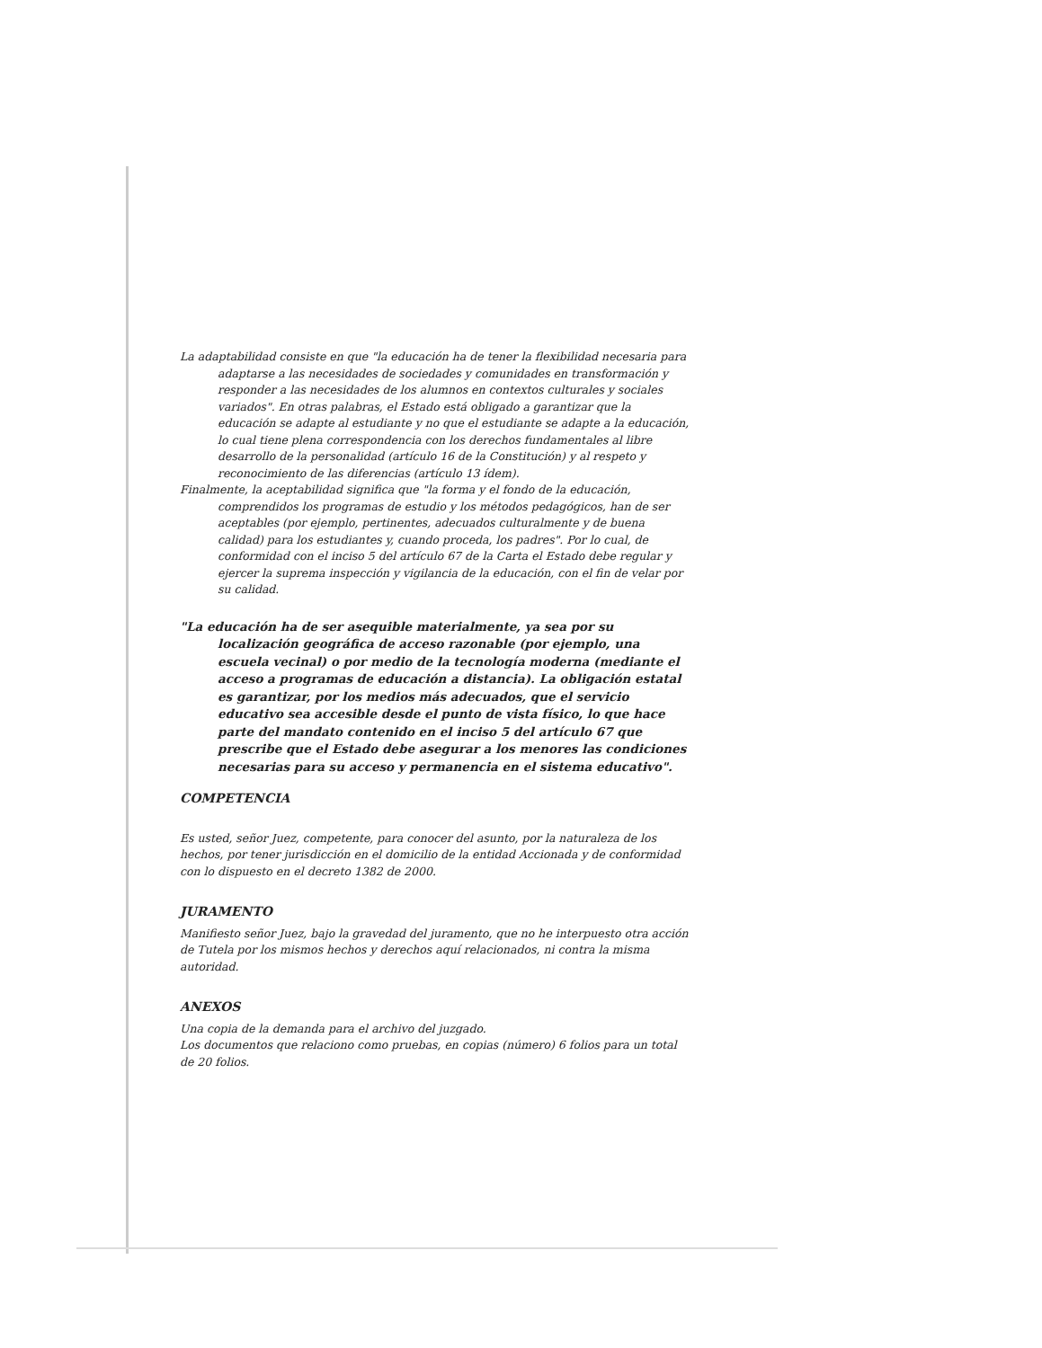La adaptabilidad consiste en que "la educación ha de tener la flexibilidad necesaria para adaptarse a las necesidades de sociedades y comunidades en transformación y responder a las necesidades de los alumnos en contextos culturales y sociales variados". En otras palabras, el Estado está obligado a garantizar que la educación se adapte al estudiante y no que el estudiante se adapte a la educación, lo cual tiene plena correspondencia con los derechos fundamentales al libre desarrollo de la personalidad (artículo 16 de la Constitución) y al respeto y reconocimiento de las diferencias (artículo 13 ídem).
Finalmente, la aceptabilidad significa que "la forma y el fondo de la educación, comprendidos los programas de estudio y los métodos pedagógicos, han de ser aceptables (por ejemplo, pertinentes, adecuados culturalmente y de buena calidad) para los estudiantes y, cuando proceda, los padres". Por lo cual, de conformidad con el inciso 5 del artículo 67 de la Carta el Estado debe regular y ejercer la suprema inspección y vigilancia de la educación, con el fin de velar por su calidad.
"La educación ha de ser asequible materialmente, ya sea por su localización geográfica de acceso razonable (por ejemplo, una escuela vecinal) o por medio de la tecnología moderna (mediante el acceso a programas de educación a distancia). La obligación estatal es garantizar, por los medios más adecuados, que el servicio educativo sea accesible desde el punto de vista físico, lo que hace parte del mandato contenido en el inciso 5 del artículo 67 que prescribe que el Estado debe asegurar a los menores las condiciones necesarias para su acceso y permanencia en el sistema educativo".
COMPETENCIA
Es usted, señor Juez, competente, para conocer del asunto, por la naturaleza de los hechos, por tener jurisdicción en el domicilio de la entidad Accionada y de conformidad con lo dispuesto en el decreto 1382 de 2000.
JURAMENTO
Manifiesto señor Juez, bajo la gravedad del juramento, que no he interpuesto otra acción de Tutela por los mismos hechos y derechos aquí relacionados, ni contra la misma autoridad.
ANEXOS
Una copia de la demanda para el archivo del juzgado.
Los documentos que relaciono como pruebas, en copias (número) 6 folios para un total de 20 folios.